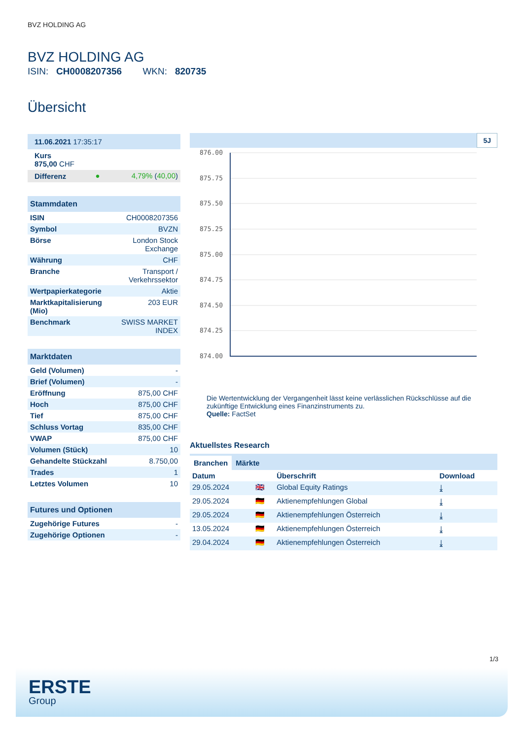BVZ HOLDING AG
BVZ HOLDING AG
ISIN: CH0008207356 WKN: 820735
Übersicht
| 11.06.2021 17:35:17 | | |
| Kurs 875,00 CHF | | |
| Differenz | ● | 4,79% ( 40,00 ) |
| Stammdaten | |
| --- | --- |
| ISIN | CH0008207356 |
| Symbol | BVZN |
| Börse | London Stock Exchange |
| Währung | CHF |
| Branche | Transport / Verkehrssektor |
| Wertpapierkategorie | Aktie |
| Marktkapitalisierung (Mio) | 203 EUR |
| Benchmark | SWISS MARKET INDEX |
| Marktdaten | |
| --- | --- |
| Geld (Volumen) | - |
| Brief (Volumen) | - |
| Eröffnung | 875,00 CHF |
| Hoch | 875,00 CHF |
| Tief | 875,00 CHF |
| Schluss Vortag | 835,00 CHF |
| VWAP | 875,00 CHF |
| Volumen (Stück) | 10 |
| Gehandelte Stückzahl | 8.750,00 |
| Trades | 1 |
| Letztes Volumen | 10 |
| Futures und Optionen | |
| --- | --- |
| Zugehörige Futures | - |
| Zugehörige Optionen | - |
5J
876.00
875.75
875.50
875.25
875.00
874.75
874.50
874.25
874.00
Die Wertentwicklung der Vergangenheit lässt keine verlässlichen Rückschlüsse auf die zukünftige Entwicklung eines Finanzinstruments zu.
Quelle: FactSet
Aktuellstes Research
Branchen Märkte
| Datum | | Überschrift | Download |
| --- | --- | --- | --- |
| 29.05.2024 | 🇬🇧 | Global Equity Ratings | ⤓ |
| 29.05.2024 | 🇩🇪 | Aktienempfehlungen Global | ⤓ |
| 29.05.2024 | 🇩🇪 | Aktienempfehlungen Österreich | ⤓ |
| 13.05.2024 | 🇩🇪 | Aktienempfehlungen Österreich | ⤓ |
| 29.04.2024 | 🇩🇪 | Aktienempfehlungen Österreich | ⤓ |
1/3
ERSTE
Group